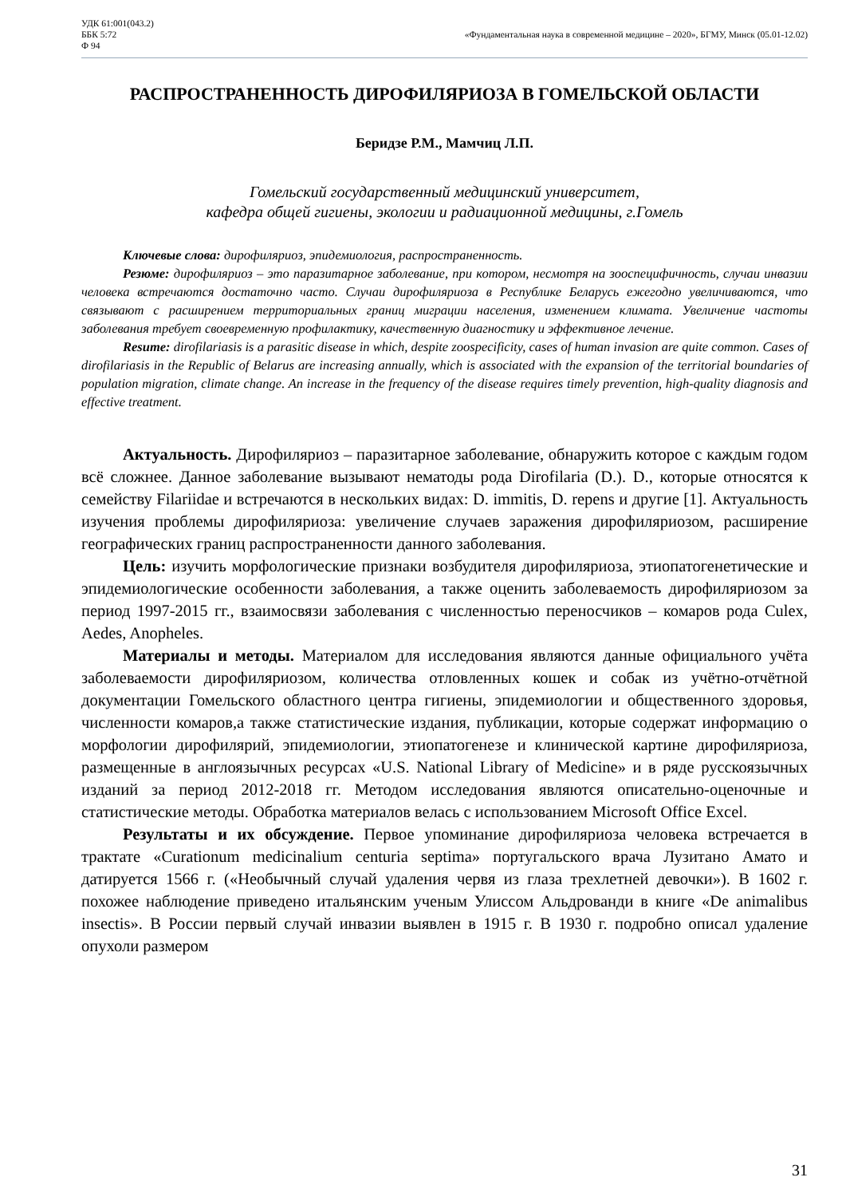УДК 61:001(043.2)
ББК 5:72
Ф 94
«Фундаментальная наука в современной медицине – 2020», БГМУ, Минск (05.01-12.02)
РАСПРОСТРАНЕННОСТЬ ДИРОФИЛЯРИОЗА В ГОМЕЛЬСКОЙ ОБЛАСТИ
Беридзе Р.М., Мамчиц Л.П.
Гомельский государственный медицинский университет,
кафедра общей гигиены, экологии и радиационной медицины, г.Гомель
Ключевые слова: дирофиляриоз, эпидемиология, распространенность.
Резюме: дирофиляриоз – это паразитарное заболевание, при котором, несмотря на зооспецифичность, случаи инвазии человека встречаются достаточно часто. Случаи дирофиляриоза в Республике Беларусь ежегодно увеличиваются, что связывают с расширением территориальных границ миграции населения, изменением климата. Увеличение частоты заболевания требует своевременную профилактику, качественную диагностику и эффективное лечение.
Resume: dirofilariasis is a parasitic disease in which, despite zoospecificity, cases of human invasion are quite common. Cases of dirofilariasis in the Republic of Belarus are increasing annually, which is associated with the expansion of the territorial boundaries of population migration, climate change. An increase in the frequency of the disease requires timely prevention, high-quality diagnosis and effective treatment.
Актуальность. Дирофиляриоз – паразитарное заболевание, обнаружить которое с каждым годом всё сложнее. Данное заболевание вызывают нематоды рода Dirofilaria (D.). D., которые относятся к семейству Filariidae и встречаются в нескольких видах: D. immitis, D. repens и другие [1]. Актуальность изучения проблемы дирофиляриоза: увеличение случаев заражения дирофиляриозом, расширение географических границ распространенности данного заболевания.
Цель: изучить морфологические признаки возбудителя дирофиляриоза, этиопатогенетические и эпидемиологические особенности заболевания, а также оценить заболеваемость дирофиляриозом за период 1997-2015 гг., взаимосвязи заболевания с численностью переносчиков – комаров рода Culex, Aedes, Anopheles.
Материалы и методы. Материалом для исследования являются данные официального учёта заболеваемости дирофиляриозом, количества отловленных кошек и собак из учётно-отчётной документации Гомельского областного центра гигиены, эпидемиологии и общественного здоровья, численности комаров,а также статистические издания, публикации, которые содержат информацию о морфологии дирофилярий, эпидемиологии, этиопатогенезе и клинической картине дирофиляриоза, размещенные в англоязычных ресурсах «U.S. National Library of Medicine» и в ряде русскоязычных изданий за период 2012-2018 гг. Методом исследования являются описательно-оценочные и статистические методы. Обработка материалов велась с использованием Microsoft Office Excel.
Результаты и их обсуждение. Первое упоминание дирофиляриоза человека встречается в трактате «Curationum medicinalium centuria septima» португальского врача Лузитано Амато и датируется 1566 г. («Необычный случай удаления червя из глаза трехлетней девочки»). В 1602 г. похожее наблюдение приведено итальянским ученым Улиссом Альдрованди в книге «De animalibus insectis». В России первый случай инвазии выявлен в 1915 г. В 1930 г. подробно описал удаление опухоли размером
31